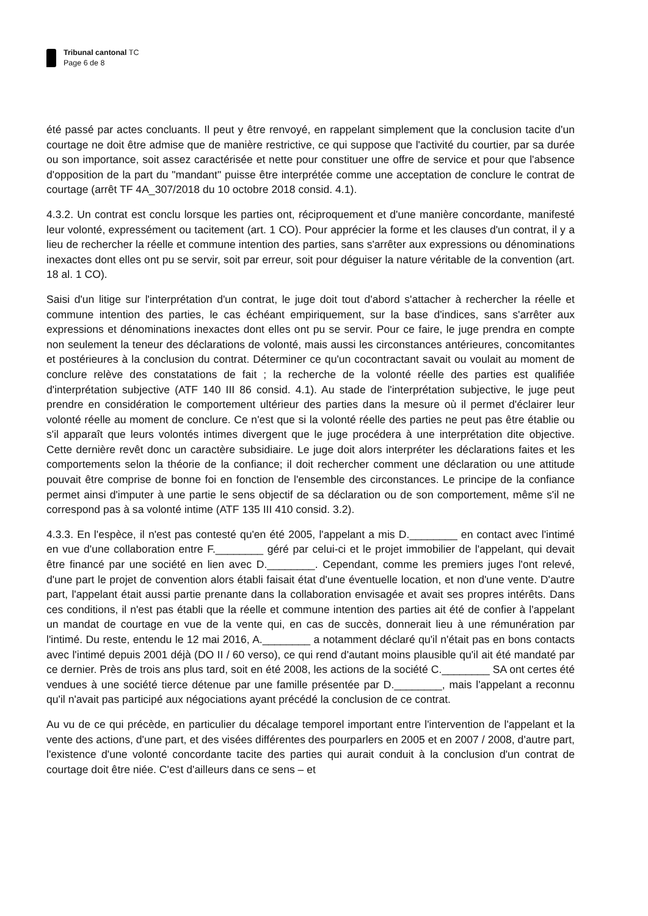Tribunal cantonal TC
Page 6 de 8
été passé par actes concluants. Il peut y être renvoyé, en rappelant simplement que la conclusion tacite d'un courtage ne doit être admise que de manière restrictive, ce qui suppose que l'activité du courtier, par sa durée ou son importance, soit assez caractérisée et nette pour constituer une offre de service et pour que l'absence d'opposition de la part du "mandant" puisse être interprétée comme une acceptation de conclure le contrat de courtage (arrêt TF 4A_307/2018 du 10 octobre 2018 consid. 4.1).
4.3.2. Un contrat est conclu lorsque les parties ont, réciproquement et d'une manière concordante, manifesté leur volonté, expressément ou tacitement (art. 1 CO). Pour apprécier la forme et les clauses d'un contrat, il y a lieu de rechercher la réelle et commune intention des parties, sans s'arrêter aux expressions ou dénominations inexactes dont elles ont pu se servir, soit par erreur, soit pour déguiser la nature véritable de la convention (art. 18 al. 1 CO).
Saisi d'un litige sur l'interprétation d'un contrat, le juge doit tout d'abord s'attacher à rechercher la réelle et commune intention des parties, le cas échéant empiriquement, sur la base d'indices, sans s'arrêter aux expressions et dénominations inexactes dont elles ont pu se servir. Pour ce faire, le juge prendra en compte non seulement la teneur des déclarations de volonté, mais aussi les circonstances antérieures, concomitantes et postérieures à la conclusion du contrat. Déterminer ce qu'un cocontractant savait ou voulait au moment de conclure relève des constatations de fait ; la recherche de la volonté réelle des parties est qualifiée d'interprétation subjective (ATF 140 III 86 consid. 4.1). Au stade de l'interprétation subjective, le juge peut prendre en considération le comportement ultérieur des parties dans la mesure où il permet d'éclairer leur volonté réelle au moment de conclure. Ce n'est que si la volonté réelle des parties ne peut pas être établie ou s'il apparaît que leurs volontés intimes divergent que le juge procédera à une interprétation dite objective. Cette dernière revêt donc un caractère subsidiaire. Le juge doit alors interpréter les déclarations faites et les comportements selon la théorie de la confiance; il doit rechercher comment une déclaration ou une attitude pouvait être comprise de bonne foi en fonction de l'ensemble des circonstances. Le principe de la confiance permet ainsi d'imputer à une partie le sens objectif de sa déclaration ou de son comportement, même s'il ne correspond pas à sa volonté intime (ATF 135 III 410 consid. 3.2).
4.3.3. En l'espèce, il n'est pas contesté qu'en été 2005, l'appelant a mis D.________ en contact avec l'intimé en vue d'une collaboration entre F.________ géré par celui-ci et le projet immobilier de l'appelant, qui devait être financé par une société en lien avec D.________. Cependant, comme les premiers juges l'ont relevé, d'une part le projet de convention alors établi faisait état d'une éventuelle location, et non d'une vente. D'autre part, l'appelant était aussi partie prenante dans la collaboration envisagée et avait ses propres intérêts. Dans ces conditions, il n'est pas établi que la réelle et commune intention des parties ait été de confier à l'appelant un mandat de courtage en vue de la vente qui, en cas de succès, donnerait lieu à une rémunération par l'intimé. Du reste, entendu le 12 mai 2016, A.________ a notamment déclaré qu'il n'était pas en bons contacts avec l'intimé depuis 2001 déjà (DO II / 60 verso), ce qui rend d'autant moins plausible qu'il ait été mandaté par ce dernier. Près de trois ans plus tard, soit en été 2008, les actions de la société C.________ SA ont certes été vendues à une société tierce détenue par une famille présentée par D.________, mais l'appelant a reconnu qu'il n'avait pas participé aux négociations ayant précédé la conclusion de ce contrat.
Au vu de ce qui précède, en particulier du décalage temporel important entre l'intervention de l'appelant et la vente des actions, d'une part, et des visées différentes des pourparlers en 2005 et en 2007 / 2008, d'autre part, l'existence d'une volonté concordante tacite des parties qui aurait conduit à la conclusion d'un contrat de courtage doit être niée. C'est d'ailleurs dans ce sens – et